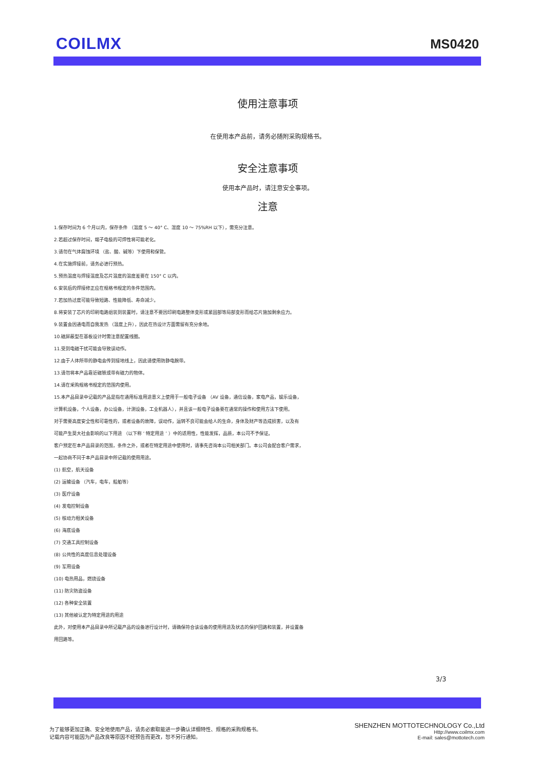COILMX MS0420
使用注意事项
在使用本产品前，请务必随附采购规格书。
安全注意事项
使用本产品时，请注意安全事项。
注意
1.保存时间为 6 个月以内，保存条件 （温度 5 ～ 40° C、湿度 10 ～ 75%RH 以下），需充分注意。
2.若超过保存时间，端子电极的可焊性将可能老化。
3.请勿在气体腐蚀环境 （盐、酸、碱等）下使用和保管。
4.在实施焊接前，请务必进行预热。
5.预热温度与焊接温度及芯片温度的温度差要在 150° C 以内。
6.安装后的焊接修正应在规格书规定的条件范围内。
7.若加热过度可能导致短路、性能降低、寿命减少。
8.将安装了芯片的印刷电路组装到装置时，请注意不要因印刷电路整体变形或紧固部等局部变形而给芯片施加剩余应力。
9.装置会因通电而自我发热 （温度上升），因此在热设计方面需留有充分余地。
10.磁屏蔽型在基板设计时需注意配置线圈。
11.受到电磁干扰可能会导致误动作。
12.由于人体所带的静电会传到接地线上，因此请使用防静电腕带。
13.请勿将本产品靠近磁铁或带有磁力的物体。
14.请在采购规格书规定的范围内使用。
15.本产品目录中记载的产品是指在通用标准用途意义上使用于一般电子设备 （AV 设备，通信设备，家电产品，娱乐设备，
计算机设备，个人设备，办公设备，计测设备，工业机器人），并且该一般电子设备要在通常的操作和使用方法下使用。
对于需要高度安全性和可靠性的，或者设备的故障，误动作，运转不良可能会给人的生命，身体及财产等造成损害，以及有
可能产生莫大社会影响的以下用途 （以下称 ‘ 特定用途 ’ ）中的适用性，性能发挥，品质，本公司不予保证。
客户预定在本产品目录的范围，条件之外，或者在特定用途中使用时，请事先咨询本公司相关部门。本公司会配合客户需求，
一起协商不同于本产品目录中所记载的使用用途。
(1) 航空，航天设备
(2) 运输设备 （汽车，电车，船舶等）
(3) 医疗设备
(4) 发电控制设备
(5) 核动力相关设备
(6) 海底设备
(7) 交通工具控制设备
(8) 公共性的高度信息处理设备
(9) 军用设备
(10) 电热用品，燃烧设备
(11) 防灾防盗设备
(12) 各种安全装置
(13) 其他被认定为特定用途的用途
此外，对使用本产品目录中所记载产品的设备进行设计时，请确保符合该设备的使用用途及状态的保护回路和装置，并设置备
用回路等。
3/3
为了能够更加正确、安全地使用产品，请务必索取能进一步确认详细特性、规格的采购规格书。
记载内容可能因为产品改良等原因不经预告而更改，恕不另行通知。
SHENZHEN MOTTOTECHNOLOGY Co.,Ltd
Http://www.coilmx.com
E-mail: sales@mottotech.com